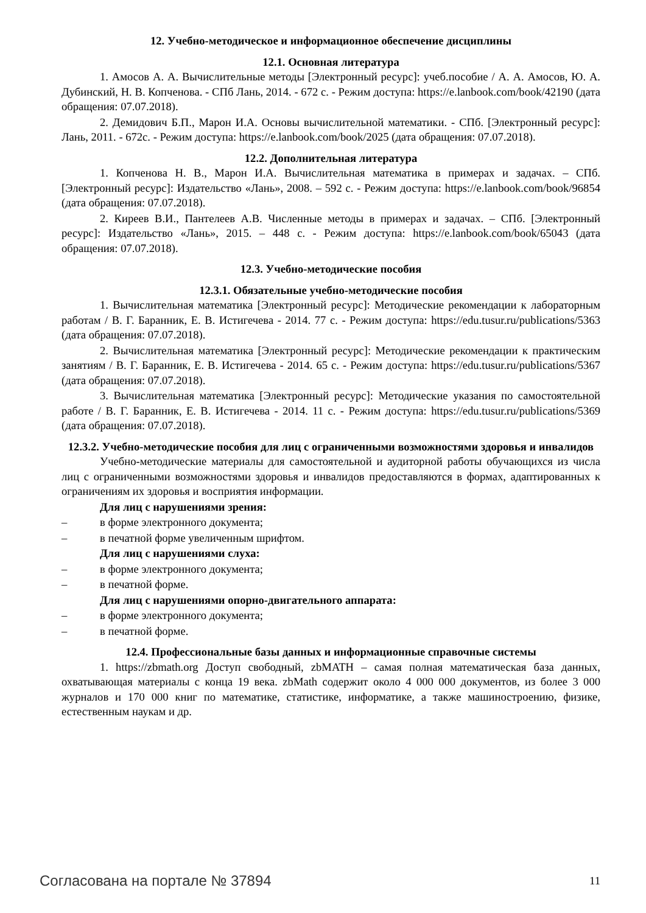12. Учебно-методическое и информационное обеспечение дисциплины
12.1. Основная литература
1. Амосов А. А. Вычислительные методы [Электронный ресурс]: учеб.пособие / А. А. Амосов, Ю. А. Дубинский, Н. В. Копченова. - СПб Лань, 2014. - 672 с. - Режим доступа: https://e.lanbook.com/book/42190 (дата обращения: 07.07.2018).
2. Демидович Б.П., Марон И.А. Основы вычислительной математики. - СПб. [Электронный ресурс]: Лань, 2011. - 672с. - Режим доступа: https://e.lanbook.com/book/2025 (дата обращения: 07.07.2018).
12.2. Дополнительная литература
1. Копченова Н. В., Марон И.А. Вычислительная математика в примерах и задачах. – СПб. [Электронный ресурс]: Издательство «Лань», 2008. – 592 с. - Режим доступа: https://e.lanbook.com/book/96854 (дата обращения: 07.07.2018).
2. Киреев В.И., Пантелеев А.В. Численные методы в примерах и задачах. – СПб. [Электронный ресурс]: Издательство «Лань», 2015. – 448 с. - Режим доступа: https://e.lanbook.com/book/65043 (дата обращения: 07.07.2018).
12.3. Учебно-методические пособия
12.3.1. Обязательные учебно-методические пособия
1. Вычислительная математика [Электронный ресурс]: Методические рекомендации к лабораторным работам / В. Г. Баранник, Е. В. Истигечева - 2014. 77 с. - Режим доступа: https://edu.tusur.ru/publications/5363 (дата обращения: 07.07.2018).
2. Вычислительная математика [Электронный ресурс]: Методические рекомендации к практическим занятиям / В. Г. Баранник, Е. В. Истигечева - 2014. 65 с. - Режим доступа: https://edu.tusur.ru/publications/5367 (дата обращения: 07.07.2018).
3. Вычислительная математика [Электронный ресурс]: Методические указания по самостоятельной работе / В. Г. Баранник, Е. В. Истигечева - 2014. 11 с. - Режим доступа: https://edu.tusur.ru/publications/5369 (дата обращения: 07.07.2018).
12.3.2. Учебно-методические пособия для лиц с ограниченными возможностями здоровья и инвалидов
Учебно-методические материалы для самостоятельной и аудиторной работы обучающихся из числа лиц с ограниченными возможностями здоровья и инвалидов предоставляются в формах, адаптированных к ограничениям их здоровья и восприятия информации.
Для лиц с нарушениями зрения:
– в форме электронного документа;
– в печатной форме увеличенным шрифтом.
Для лиц с нарушениями слуха:
– в форме электронного документа;
– в печатной форме.
Для лиц с нарушениями опорно-двигательного аппарата:
– в форме электронного документа;
– в печатной форме.
12.4. Профессиональные базы данных и информационные справочные системы
1. https://zbmath.org Доступ свободный, zbMATH – самая полная математическая база данных, охватывающая материалы с конца 19 века. zbMath содержит около 4 000 000 документов, из более 3 000 журналов и 170 000 книг по математике, статистике, информатике, а также машиностроению, физике, естественным наукам и др.
Согласована на портале № 37894 11